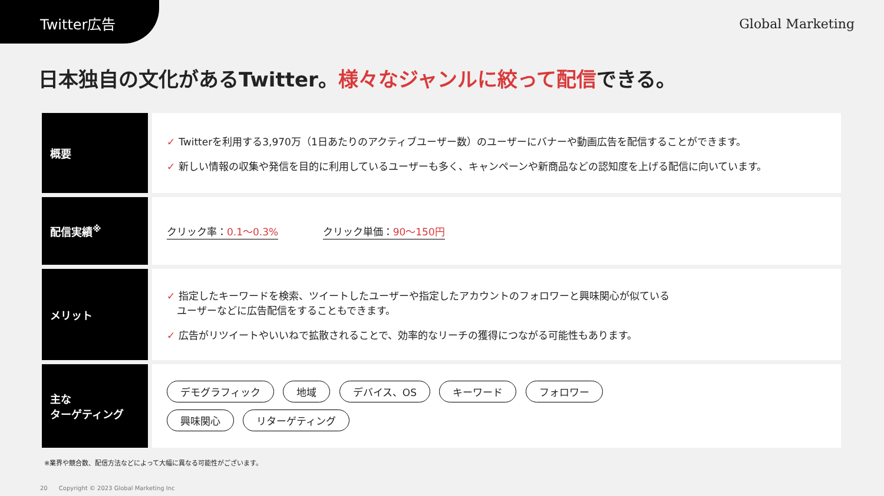Twitter広告
Global Marketing
日本独自の文化があるTwitter。様々なジャンルに絞って配信できる。
| 概要 | ✓ Twitterを利用する3,970万（1日あたりのアクティブユーザー数）のユーザーにバナーや動画広告を配信することができます。 ✓ 新しい情報の収集や発信を目的に利用しているユーザーも多く、キャンペーンや新商品などの認知度を上げる配信に向いています。 |
| 配信実績<sup>※</sup> | クリック率： 0.1〜0.3% クリック単価： 90〜150円 |
| メリット | ✓ 指定したキーワードを検索、ツイートしたユーザーや指定したアカウントのフォロワーと興味関心が似ている ユーザーなどに広告配信をすることもできます。 ✓ 広告がリツイートやいいねで拡散されることで、効率的なリーチの獲得につながる可能性もあります。 |
| 主な ターゲティング | デモグラフィック 地域 デバイス、OS キーワード フォロワー 興味関心 リターゲティング |
※業界や競合数、配信方法などによって大幅に異なる可能性がございます。
20 Copyright © 2023 Global Marketing Inc